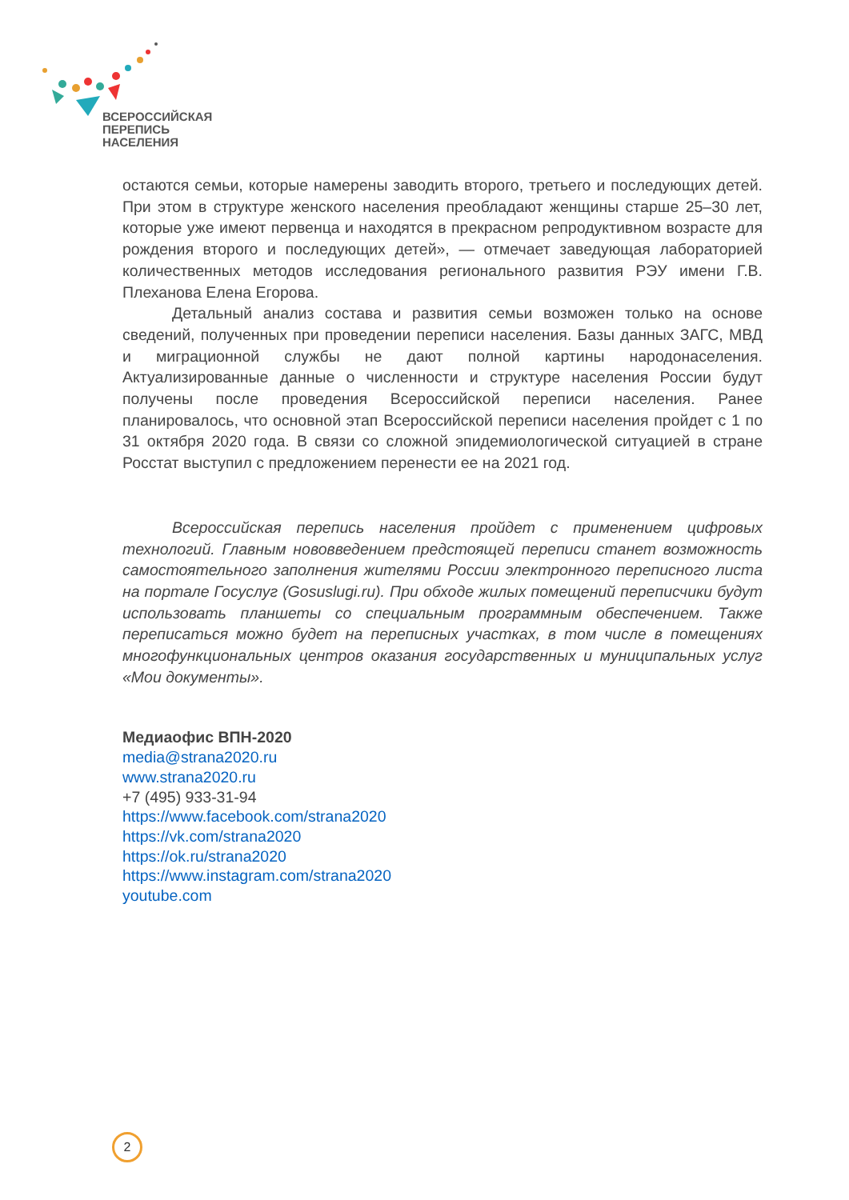ВСЕРОССИЙСКАЯ
ПЕРЕПИСЬ
НАСЕЛЕНИЯ
остаются семьи, которые намерены заводить второго, третьего и последующих детей. При этом в структуре женского населения преобладают женщины старше 25–30 лет, которые уже имеют первенца и находятся в прекрасном репродуктивном возрасте для рождения второго и последующих детей», — отмечает заведующая лабораторией количественных методов исследования регионального развития РЭУ имени Г.В. Плеханова Елена Егорова.
Детальный анализ состава и развития семьи возможен только на основе сведений, полученных при проведении переписи населения. Базы данных ЗАГС, МВД и миграционной службы не дают полной картины народонаселения. Актуализированные данные о численности и структуре населения России будут получены после проведения Всероссийской переписи населения. Ранее планировалось, что основной этап Всероссийской переписи населения пройдет с 1 по 31 октября 2020 года. В связи со сложной эпидемиологической ситуацией в стране Росстат выступил с предложением перенести ее на 2021 год.
Всероссийская перепись населения пройдет с применением цифровых технологий. Главным нововведением предстоящей переписи станет возможность самостоятельного заполнения жителями России электронного переписного листа на портале Госуслуг (Gosuslugi.ru). При обходе жилых помещений переписчики будут использовать планшеты со специальным программным обеспечением. Также переписаться можно будет на переписных участках, в том числе в помещениях многофункциональных центров оказания государственных и муниципальных услуг «Мои документы».
Медиаофис ВПН-2020
media@strana2020.ru
www.strana2020.ru
+7 (495) 933-31-94
https://www.facebook.com/strana2020
https://vk.com/strana2020
https://ok.ru/strana2020
https://www.instagram.com/strana2020
youtube.com
2